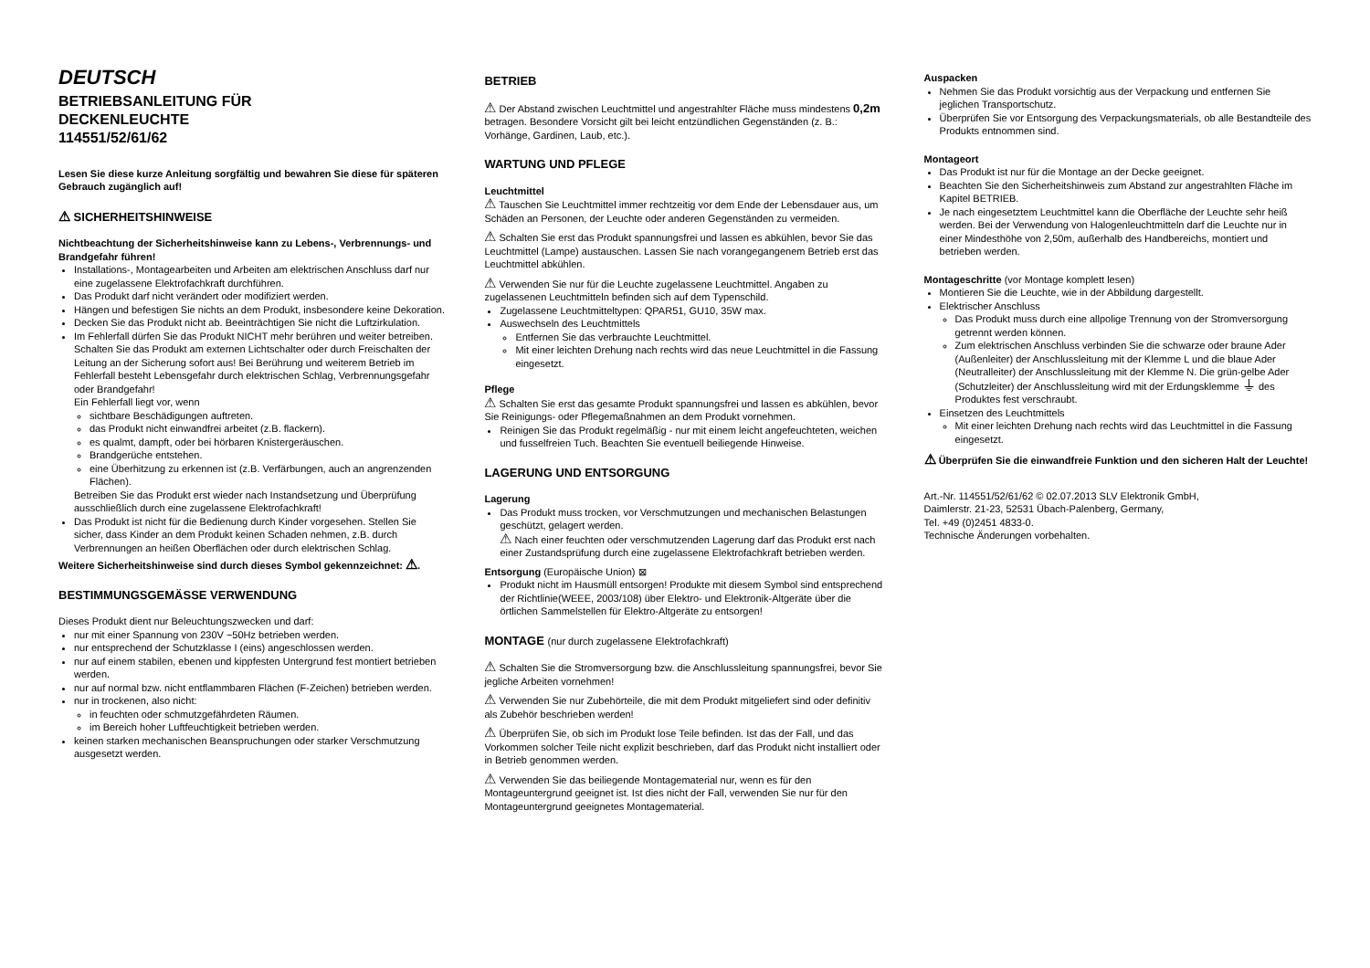DEUTSCH
BETRIEBSANLEITUNG FÜR
DECKENLEUCHTE
114551/52/61/62
Lesen Sie diese kurze Anleitung sorgfältig und bewahren Sie diese für späteren Gebrauch zugänglich auf!
⚠ SICHERHEITSHINWEISE
Nichtbeachtung der Sicherheitshinweise kann zu Lebens-, Verbrennungs- und Brandgefahr führen!
Installations-, Montagearbeiten und Arbeiten am elektrischen Anschluss darf nur eine zugelassene Elektrofachkraft durchführen.
Das Produkt darf nicht verändert oder modifiziert werden.
Hängen und befestigen Sie nichts an dem Produkt, insbesondere keine Dekoration.
Decken Sie das Produkt nicht ab. Beeinträchtigen Sie nicht die Luftzirkulation.
Im Fehlerfall dürfen Sie das Produkt NICHT mehr berühren und weiter betreiben. Schalten Sie das Produkt am externen Lichtschalter oder durch Freischalten der Leitung an der Sicherung sofort aus! Bei Berührung und weiterem Betrieb im Fehlerfall besteht Lebensgefahr durch elektrischen Schlag, Verbrennungsgefahr oder Brandgefahr!
Ein Fehlerfall liegt vor, wenn
sichtbare Beschädigungen auftreten.
das Produkt nicht einwandfrei arbeitet (z.B. flackern).
es qualmt, dampft, oder bei hörbaren Knistergeräuschen.
Brandgerüche entstehen.
eine Überhitzung zu erkennen ist (z.B. Verfärbungen, auch an angrenzenden Flächen).
Betreiben Sie das Produkt erst wieder nach Instandsetzung und Überprüfung ausschließlich durch eine zugelassene Elektrofachkraft!
Das Produkt ist nicht für die Bedienung durch Kinder vorgesehen. Stellen Sie sicher, dass Kinder an dem Produkt keinen Schaden nehmen, z.B. durch Verbrennungen an heißen Oberflächen oder durch elektrischen Schlag.
Weitere Sicherheitshinweise sind durch dieses Symbol gekennzeichnet: ⚠.
BESTIMMUNGSGEMÄSSE VERWENDUNG
Dieses Produkt dient nur Beleuchtungszwecken und darf:
nur mit einer Spannung von 230V ~50Hz betrieben werden.
nur entsprechend der Schutzklasse I (eins) angeschlossen werden.
nur auf einem stabilen, ebenen und kippfesten Untergrund fest montiert betrieben werden.
nur auf normal bzw. nicht entflammbaren Flächen (F-Zeichen) betrieben werden.
nur in trockenen, also nicht:
in feuchten oder schmutzgefährdeten Räumen.
im Bereich hoher Luftfeuchtigkeit betrieben werden.
keinen starken mechanischen Beanspruchungen oder starker Verschmutzung ausgesetzt werden.
BETRIEB
⚠ Der Abstand zwischen Leuchtmittel und angestrahlter Fläche muss mindestens 0,2m betragen. Besondere Vorsicht gilt bei leicht entzündlichen Gegenständen (z. B.: Vorhänge, Gardinen, Laub, etc.).
WARTUNG UND PFLEGE
Leuchtmittel
⚠ Tauschen Sie Leuchtmittel immer rechtzeitig vor dem Ende der Lebensdauer aus, um Schäden an Personen, der Leuchte oder anderen Gegenständen zu vermeiden.
⚠ Schalten Sie erst das Produkt spannungsfrei und lassen es abkühlen, bevor Sie das Leuchtmittel (Lampe) austauschen. Lassen Sie nach vorangegangenem Betrieb erst das Leuchtmittel abkühlen.
⚠ Verwenden Sie nur für die Leuchte zugelassene Leuchtmittel. Angaben zu zugelassenen Leuchtmitteln befinden sich auf dem Typenschild.
Zugelassene Leuchtmitteltypen: QPAR51, GU10, 35W max.
Auswechseln des Leuchtmittels
Entfernen Sie das verbrauchte Leuchtmittel.
Mit einer leichten Drehung nach rechts wird das neue Leuchtmittel in die Fassung eingesetzt.
Pflege
⚠ Schalten Sie erst das gesamte Produkt spannungsfrei und lassen es abkühlen, bevor Sie Reinigungs- oder Pflegemaßnahmen an dem Produkt vornehmen.
Reinigen Sie das Produkt regelmäßig - nur mit einem leicht angefeuchteten, weichen und fusselfreien Tuch. Beachten Sie eventuell beiliegende Hinweise.
LAGERUNG UND ENTSORGUNG
Lagerung
Das Produkt muss trocken, vor Verschmutzungen und mechanischen Belastungen geschützt, gelagert werden.
⚠ Nach einer feuchten oder verschmutzenden Lagerung darf das Produkt erst nach einer Zustandsprüfung durch eine zugelassene Elektrofachkraft betrieben werden.
Entsorgung (Europäische Union) ⊠
Produkt nicht im Hausmüll entsorgen! Produkte mit diesem Symbol sind entsprechend der Richtlinie(WEEE, 2003/108) über Elektro- und Elektronik-Altgeräte über die örtlichen Sammelstellen für Elektro-Altgeräte zu entsorgen!
MONTAGE (nur durch zugelassene Elektrofachkraft)
⚠ Schalten Sie die Stromversorgung bzw. die Anschlussleitung spannungsfrei, bevor Sie jegliche Arbeiten vornehmen!
⚠ Verwenden Sie nur Zubehörteile, die mit dem Produkt mitgeliefert sind oder definitiv als Zubehör beschrieben werden!
⚠ Überprüfen Sie, ob sich im Produkt lose Teile befinden. Ist das der Fall, und das Vorkommen solcher Teile nicht explizit beschrieben, darf das Produkt nicht installiert oder in Betrieb genommen werden.
⚠ Verwenden Sie das beiliegende Montagematerial nur, wenn es für den Montageuntergrund geeignet ist. Ist dies nicht der Fall, verwenden Sie nur für den Montageuntergrund geeignetes Montagematerial.
Auspacken
Nehmen Sie das Produkt vorsichtig aus der Verpackung und entfernen Sie jeglichen Transportschutz.
Überprüfen Sie vor Entsorgung des Verpackungsmaterials, ob alle Bestandteile des Produkts entnommen sind.
Montageort
Das Produkt ist nur für die Montage an der Decke geeignet.
Beachten Sie den Sicherheitshinweis zum Abstand zur angestrahlten Fläche im Kapitel BETRIEB.
Je nach eingesetztem Leuchtmittel kann die Oberfläche der Leuchte sehr heiß werden. Bei der Verwendung von Halogenleuchtmitteln darf die Leuchte nur in einer Mindesthöhe von 2,50m, außerhalb des Handbereichs, montiert und betrieben werden.
Montageschritte (vor Montage komplett lesen)
Montieren Sie die Leuchte, wie in der Abbildung dargestellt.
Elektrischer Anschluss
Das Produkt muss durch eine allpolige Trennung von der Stromversorgung getrennt werden können.
Zum elektrischen Anschluss verbinden Sie die schwarze oder braune Ader (Außenleiter) der Anschlussleitung mit der Klemme L und die blaue Ader (Neutralleiter) der Anschlussleitung mit der Klemme N. Die grün-gelbe Ader (Schutzleiter) der Anschlussleitung wird mit der Erdungsklemme ⏚ des Produktes fest verschraubt.
Einsetzen des Leuchtmittels
Mit einer leichten Drehung nach rechts wird das Leuchtmittel in die Fassung eingesetzt.
⚠ Überprüfen Sie die einwandfreie Funktion und den sicheren Halt der Leuchte!
Art.-Nr. 114551/52/61/62 © 02.07.2013 SLV Elektronik GmbH,
Daimlerstr. 21-23, 52531 Übach-Palenberg, Germany,
Tel. +49 (0)2451 4833-0.
Technische Änderungen vorbehalten.